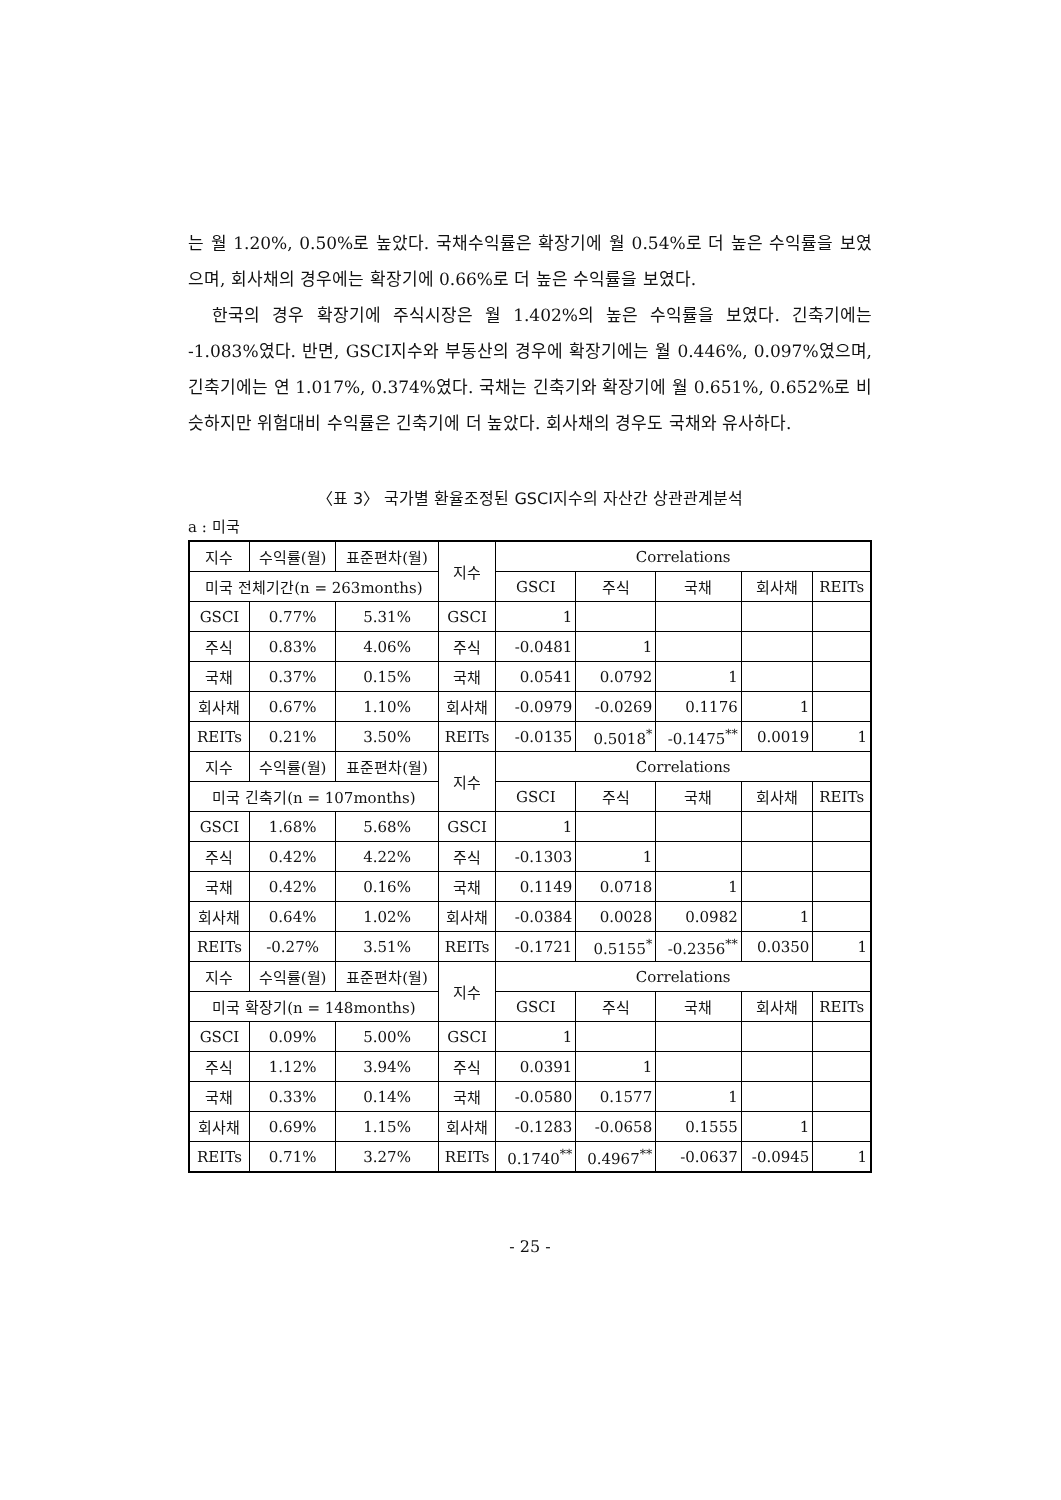는 월 1.20%, 0.50%로 높았다. 국채수익률은 확장기에 월 0.54%로 더 높은 수익률을 보였으며, 회사채의 경우에는 확장기에 0.66%로 더 높은 수익률을 보였다.
한국의 경우 확장기에 주식시장은 월 1.402%의 높은 수익률을 보였다. 긴축기에는 -1.083%였다. 반면, GSCI지수와 부동산의 경우에 확장기에는 월 0.446%, 0.097%였으며, 긴축기에는 연 1.017%, 0.374%였다. 국채는 긴축기와 확장기에 월 0.651%, 0.652%로 비슷하지만 위험대비 수익률은 긴축기에 더 높았다. 회사채의 경우도 국채와 유사하다.
〈표 3〉 국가별 환율조정된 GSCI지수의 자산간 상관관계분석
a : 미국
| 지수 | 수익률(월) | 표준편차(월) | 지수 | Correlations | | | | |
| 미국 전체기간(n = 263months) | | | | GSCI | 주식 | 국채 | 회사채 | REITs |
| GSCI | 0.77% | 5.31% | GSCI | 1 | | | | |
| 주식 | 0.83% | 4.06% | 주식 | -0.0481 | 1 | | | |
| 국채 | 0.37% | 0.15% | 국채 | 0.0541 | 0.0792 | 1 | | |
| 회사채 | 0.67% | 1.10% | 회사채 | -0.0979 | -0.0269 | 0.1176 | 1 | |
| REITs | 0.21% | 3.50% | REITs | -0.0135 | 0.5018<sup>*</sup> | -0.1475<sup>**</sup> | 0.0019 | 1 |
| 지수 | 수익률(월) | 표준편차(월) | 지수 | Correlations | | | | |
| 미국 긴축기(n = 107months) | | | | GSCI | 주식 | 국채 | 회사채 | REITs |
| GSCI | 1.68% | 5.68% | GSCI | 1 | | | | |
| 주식 | 0.42% | 4.22% | 주식 | -0.1303 | 1 | | | |
| 국채 | 0.42% | 0.16% | 국채 | 0.1149 | 0.0718 | 1 | | |
| 회사채 | 0.64% | 1.02% | 회사채 | -0.0384 | 0.0028 | 0.0982 | 1 | |
| REITs | -0.27% | 3.51% | REITs | -0.1721 | 0.5155<sup>*</sup> | -0.2356<sup>**</sup> | 0.0350 | 1 |
| 지수 | 수익률(월) | 표준편차(월) | 지수 | Correlations | | | | |
| 미국 확장기(n = 148months) | | | | GSCI | 주식 | 국채 | 회사채 | REITs |
| GSCI | 0.09% | 5.00% | GSCI | 1 | | | | |
| 주식 | 1.12% | 3.94% | 주식 | 0.0391 | 1 | | | |
| 국채 | 0.33% | 0.14% | 국채 | -0.0580 | 0.1577 | 1 | | |
| 회사채 | 0.69% | 1.15% | 회사채 | -0.1283 | -0.0658 | 0.1555 | 1 | |
| REITs | 0.71% | 3.27% | REITs | 0.1740<sup>**</sup> | 0.4967<sup>**</sup> | -0.0637 | -0.0945 | 1 |
- 25 -